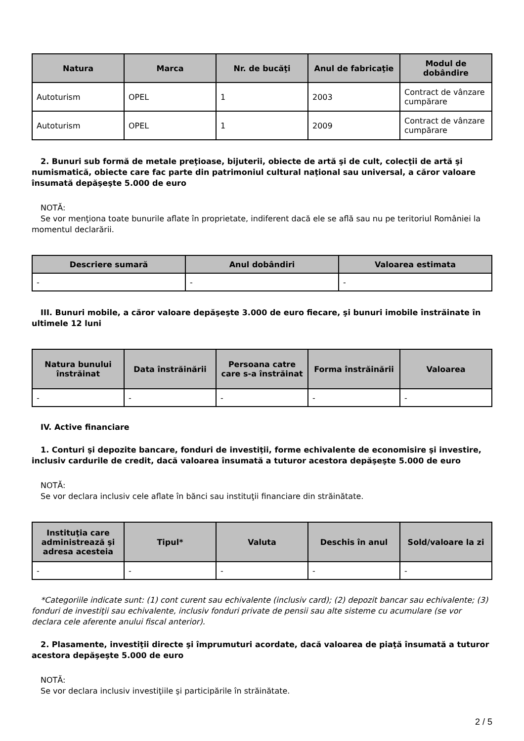| Natura | Marca | Nr. de bucăţi | Anul de fabricaţie | Modul de dobândire |
| --- | --- | --- | --- | --- |
| Autoturism | OPEL | 1 | 2003 | Contract de vânzare cumpărare |
| Autoturism | OPEL | 1 | 2009 | Contract de vânzare cumpărare |
2. Bunuri sub formă de metale preţioase, bijuterii, obiecte de artă şi de cult, colecţii de artă şi numismatică, obiecte care fac parte din patrimoniul cultural naţional sau universal, a căror valoare însumată depăşeşte 5.000 de euro
NOTĂ:
Se vor menţiona toate bunurile aflate în proprietate, indiferent dacă ele se află sau nu pe teritoriul României la momentul declarării.
| Descriere sumară | Anul dobândiri | Valoarea estimata |
| --- | --- | --- |
| - | - | - |
III. Bunuri mobile, a căror valoare depăşeşte 3.000 de euro fiecare, şi bunuri imobile înstrăinate în ultimele 12 luni
| Natura bunului înstrăinat | Data înstrăinării | Persoana catre care s-a înstrăinat | Forma înstrăinării | Valoarea |
| --- | --- | --- | --- | --- |
| - | - | - | - | - |
IV. Active financiare
1. Conturi şi depozite bancare, fonduri de investiţii, forme echivalente de economisire şi investire, inclusiv cardurile de credit, dacă valoarea însumată a tuturor acestora depăşeşte 5.000 de euro
NOTĂ:
Se vor declara inclusiv cele aflate în bănci sau instituţii financiare din străinătate.
| Instituţia care administrează şi adresa acesteia | Tipul* | Valuta | Deschis în anul | Sold/valoare la zi |
| --- | --- | --- | --- | --- |
| - | - | - | - | - |
*Categoriile indicate sunt: (1) cont curent sau echivalente (inclusiv card); (2) depozit bancar sau echivalente; (3) fonduri de investiţii sau echivalente, inclusiv fonduri private de pensii sau alte sisteme cu acumulare (se vor declara cele aferente anului fiscal anterior).
2. Plasamente, investiţii directe şi împrumuturi acordate, dacă valoarea de piaţă însumată a tuturor acestora depăşeşte 5.000 de euro
NOTĂ:
Se vor declara inclusiv investiţiile şi participările în străinătate.
2 / 5